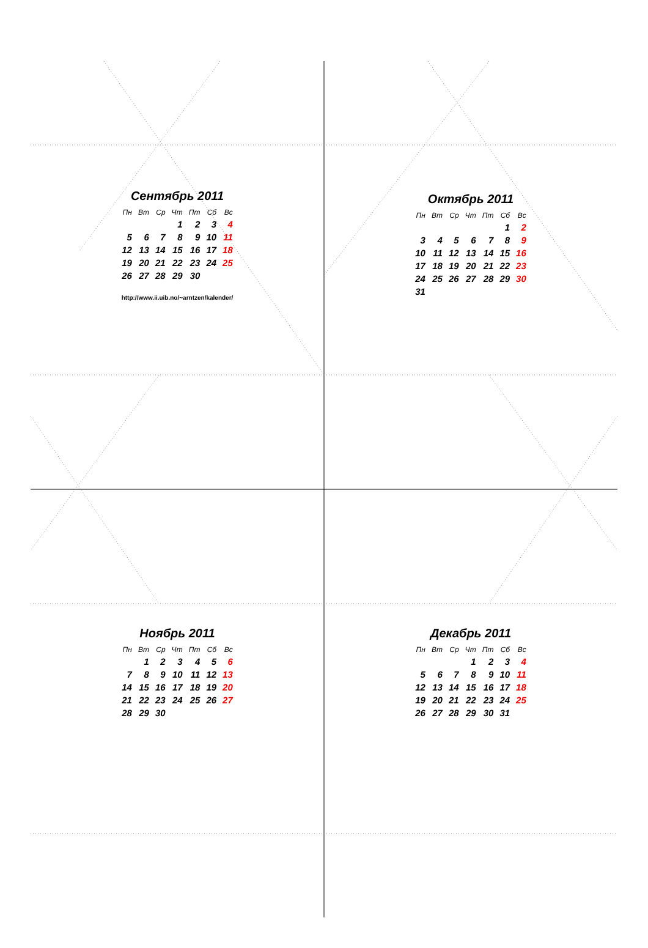Сентябрь 2011
| Пн | Вт | Ср | Чт | Пт | Сб | Вс |
| --- | --- | --- | --- | --- | --- | --- |
| | | | 1 | 2 | 3 | 4 |
| 5 | 6 | 7 | 8 | 9 | 10 | 11 |
| 12 | 13 | 14 | 15 | 16 | 17 | 18 |
| 19 | 20 | 21 | 22 | 23 | 24 | 25 |
| 26 | 27 | 28 | 29 | 30 | | |
http://www.ii.uib.no/~arntzen/kalender/
Октябрь 2011
| Пн | Вт | Ср | Чт | Пт | Сб | Вс |
| --- | --- | --- | --- | --- | --- | --- |
| | | | | | 1 | 2 |
| 3 | 4 | 5 | 6 | 7 | 8 | 9 |
| 10 | 11 | 12 | 13 | 14 | 15 | 16 |
| 17 | 18 | 19 | 20 | 21 | 22 | 23 |
| 24 | 25 | 26 | 27 | 28 | 29 | 30 |
| 31 | | | | | | |
Ноябрь 2011
| Пн | Вт | Ср | Чт | Пт | Сб | Вс |
| --- | --- | --- | --- | --- | --- | --- |
| | 1 | 2 | 3 | 4 | 5 | 6 |
| 7 | 8 | 9 | 10 | 11 | 12 | 13 |
| 14 | 15 | 16 | 17 | 18 | 19 | 20 |
| 21 | 22 | 23 | 24 | 25 | 26 | 27 |
| 28 | 29 | 30 | | | | |
Декабрь 2011
| Пн | Вт | Ср | Чт | Пт | Сб | Вс |
| --- | --- | --- | --- | --- | --- | --- |
| | | | 1 | 2 | 3 | 4 |
| 5 | 6 | 7 | 8 | 9 | 10 | 11 |
| 12 | 13 | 14 | 15 | 16 | 17 | 18 |
| 19 | 20 | 21 | 22 | 23 | 24 | 25 |
| 26 | 27 | 28 | 29 | 30 | 31 | |